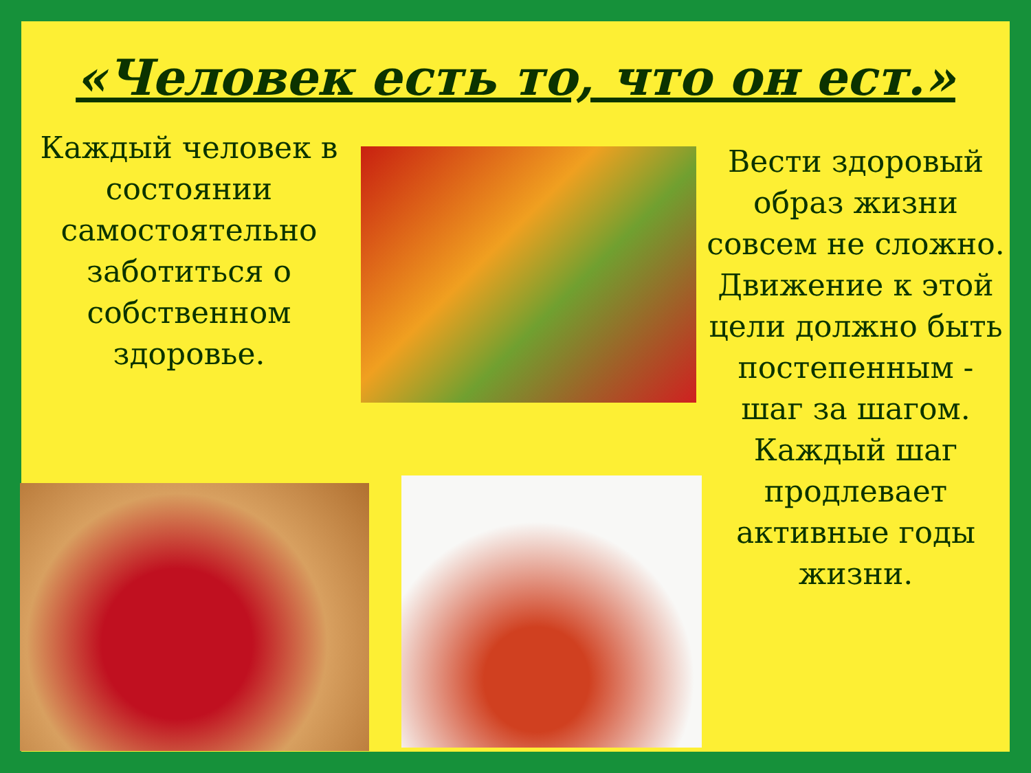«Человек есть то, что он ест.»
Каждый человек в состоянии самостоятельно заботиться о собственном здоровье.
Вести здоровый образ жизни совсем не сложно.
Движение к этой цели должно быть постепенным - шаг за шагом. Каждый шаг продлевает активные годы жизни.